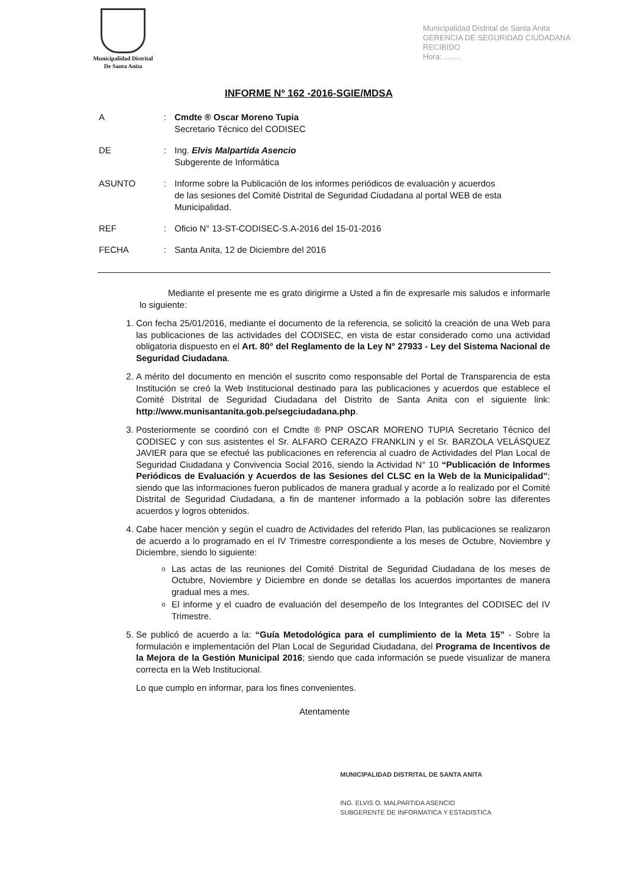Municipalidad Distrital
De Santa Anita
Municipalidad Distrital de Santa Anita
GERENCIA DE SEGURIDAD CIUDADANA
RECIBIDO
Hora: ........
INFORME Nº 162 -2016-SGIE/MDSA
A : Cmdte ® Oscar Moreno Tupia
Secretario Técnico del CODISEC
DE : Ing. Elvis Malpartida Asencio
Subgerente de Informática
ASUNTO : Informe sobre la Publicación de los informes periódicos de evaluación y acuerdos de las sesiones del Comité Distrital de Seguridad Ciudadana al portal WEB de esta Municipalidad.
REF : Oficio N° 13-ST-CODISEC-S.A-2016 del 15-01-2016
FECHA : Santa Anita, 12 de Diciembre del 2016
Mediante el presente me es grato dirigirme a Usted a fin de expresarle mis saludos e informarle lo siguiente:
1. Con fecha 25/01/2016, mediante el documento de la referencia, se solicitó la creación de una Web para las publicaciones de las actividades del CODISEC, en vista de estar considerado como una actividad obligatoria dispuesto en el Art. 80° del Reglamento de la Ley N° 27933 - Ley del Sistema Nacional de Seguridad Ciudadana.
2. A mérito del documento en mención el suscrito como responsable del Portal de Transparencia de esta Institución se creó la Web Institucional destinado para las publicaciones y acuerdos que establece el Comité Distrital de Seguridad Ciudadana del Distrito de Santa Anita con el siguiente link: http://www.munisantanita.gob.pe/segciudadana.php.
3. Posteriormente se coordinó con el Cmdte ® PNP OSCAR MORENO TUPIA Secretario Técnico del CODISEC y con sus asistentes el Sr. ALFARO CERAZO FRANKLIN y el Sr. BARZOLA VELÁSQUEZ JAVIER para que se efectué las publicaciones en referencia al cuadro de Actividades del Plan Local de Seguridad Ciudadana y Convivencia Social 2016, siendo la Actividad N° 10 “Publicación de Informes Periódicos de Evaluación y Acuerdos de las Sesiones del CLSC en la Web de la Municipalidad”; siendo que las informaciones fueron publicados de manera gradual y acorde a lo realizado por el Comité Distrital de Seguridad Ciudadana, a fin de mantener informado a la población sobre las diferentes acuerdos y logros obtenidos.
4. Cabe hacer mención y según el cuadro de Actividades del referido Plan, las publicaciones se realizaron de acuerdo a lo programado en el IV Trimestre correspondiente a los meses de Octubre, Noviembre y Diciembre, siendo lo siguiente:
Las actas de las reuniones del Comité Distrital de Seguridad Ciudadana de los meses de Octubre, Noviembre y Diciembre en donde se detallas los acuerdos importantes de manera gradual mes a mes.
El informe y el cuadro de evaluación del desempeño de los Integrantes del CODISEC del IV Trimestre.
5. Se publicó de acuerdo a la: “Guía Metodológica para el cumplimiento de la Meta 15” - Sobre la formulación e implementación del Plan Local de Seguridad Ciudadana, del Programa de Incentivos de la Mejora de la Gestión Municipal 2016; siendo que cada información se puede visualizar de manera correcta en la Web Institucional.
Lo que cumplo en informar, para los fines convenientes.
Atentamente
MUNICIPALIDAD DISTRITAL DE SANTA ANITA
ING. ELVIS O. MALPARTIDA ASENCIO
SUBGERENTE DE INFORMATICA Y ESTADISTICA